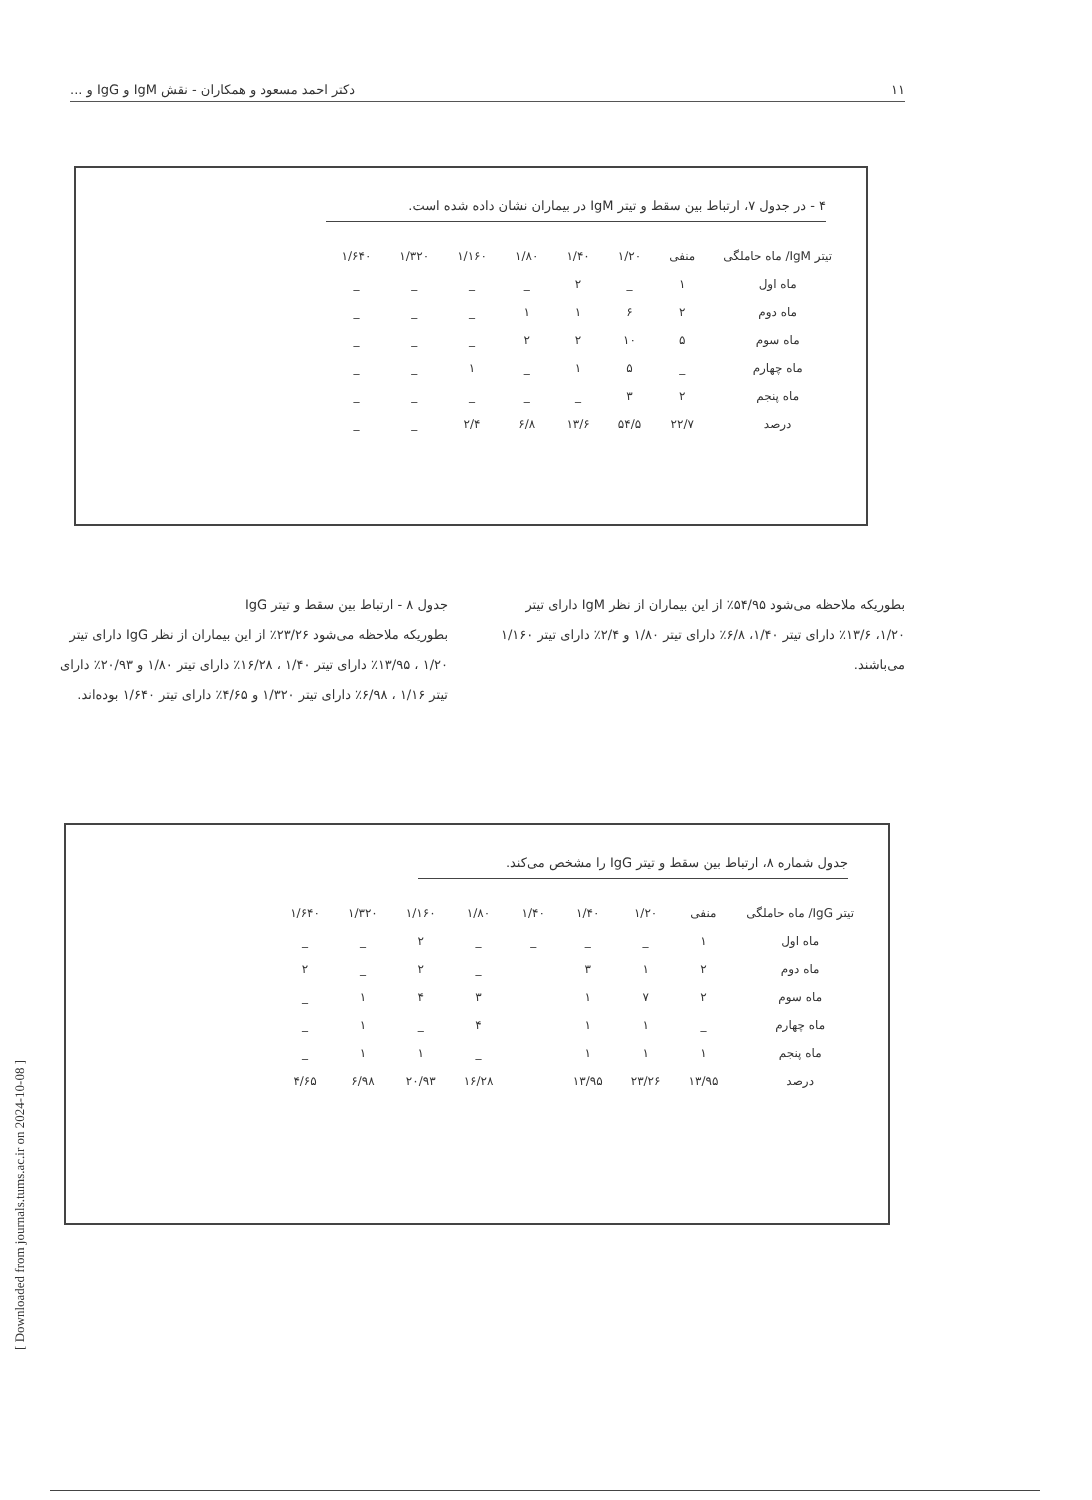۱۱ دکتر احمد مسعود و همکاران - نقش IgM و IgG و ...
۴ - در جدول ۷، ارتباط بین سقط و تیتر IgM در بیماران نشان داده شده است.
| تیتر IgM/ ماه حاملگی | منفی | ۱/۲۰ | ۱/۴۰ | ۱/۸۰ | ۱/۱۶۰ | ۱/۳۲۰ | ۱/۶۴۰ |
| --- | --- | --- | --- | --- | --- | --- | --- |
| ماه اول | ۱ | _ | ۲ | _ | _ | _ | _ |
| ماه دوم | ۲ | ۶ | ۱ | ۱ | _ | _ | _ |
| ماه سوم | ۵ | ۱۰ | ۲ | ۲ | _ | _ | _ |
| ماه چهارم | _ | ۵ | ۱ | _ | ۱ | _ | _ |
| ماه پنجم | ۲ | ۳ | _ | _ | _ | _ | _ |
| درصد | ۲۲/۷ | ۵۴/۵ | ۱۳/۶ | ۶/۸ | ۲/۴ | _ | _ |
بطوریکه ملاحظه می‌شود ۵۴/۹۵٪ از این بیماران از نظر IgM دارای تیتر ۱/۲۰، ۱۳/۶٪ دارای تیتر ۱/۴۰، ۶/۸٪ دارای تیتر ۱/۸۰ و ۲/۴٪ دارای تیتر ۱/۱۶۰ می‌باشند.
جدول ۸ - ارتباط بین سقط و تیتر IgG
بطوریکه ملاحظه می‌شود ۲۳/۲۶٪ از این بیماران از نظر IgG دارای تیتر ۱/۲۰ ، ۱۳/۹۵٪ دارای تیتر ۱/۴۰ ، ۱۶/۲۸٪ دارای تیتر ۱/۸۰ و ۲۰/۹۳٪ دارای تیتر ۱/۱۶ ، ۶/۹۸٪ دارای تیتر ۱/۳۲۰ و ۴/۶۵٪ دارای تیتر ۱/۶۴۰ بوده‌اند.
جدول شماره ۸، ارتباط بین سقط و تیتر IgG را مشخص می‌کند.
| تیتر IgG/ ماه حاملگی | منفی | ۱/۲۰ | ۱/۴۰ | ۱/۴۰ | ۱/۸۰ | ۱/۱۶۰ | ۱/۳۲۰ | ۱/۶۴۰ |
| --- | --- | --- | --- | --- | --- | --- | --- | --- |
| ماه اول | ۱ | _ | _ | _ | _ | ۲ | _ | _ |
| ماه دوم | ۲ | ۱ | ۳ | | _ | ۲ | _ | ۲ |
| ماه سوم | ۲ | ۷ | ۱ | | ۳ | ۴ | ۱ | _ |
| ماه چهارم | _ | ۱ | ۱ | | ۴ | _ | ۱ | _ |
| ماه پنجم | ۱ | ۱ | ۱ | | _ | ۱ | ۱ | _ |
| درصد | ۱۳/۹۵ | ۲۳/۲۶ | ۱۳/۹۵ | | ۱۶/۲۸ | ۲۰/۹۳ | ۶/۹۸ | ۴/۶۵ |
[ Downloaded from journals.tums.ac.ir on 2024-10-08 ]